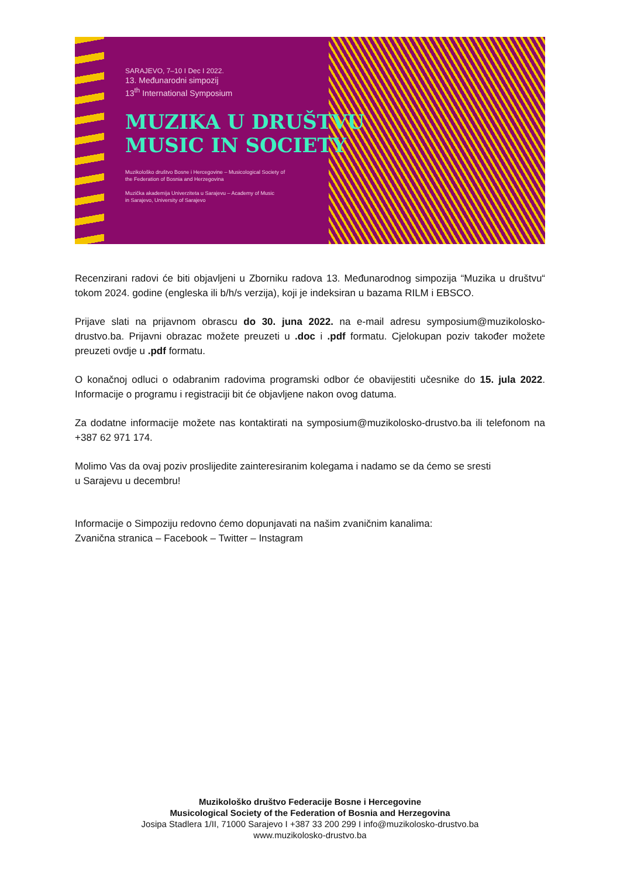SARAJEVO, 7–10 I Dec I 2022.
13. Međunarodni simpozij
13<sup>th</sup> International Symposium
MUZIKA U DRUŠTVU
MUSIC IN SOCIETY
Muzikološko društvo Bosne i Hercegovine – Musicological Society of
the Federation of Bosnia and Herzegovina
Muzička akademija Univerziteta u Sarajevu – Academy of Music
in Sarajevo, University of Sarajevo
Recenzirani radovi će biti objavljeni u Zborniku radova 13. Međunarodnog simpozija “Muzika u društvu“ tokom 2024. godine (engleska ili b/h/s verzija), koji je indeksiran u bazama RILM i EBSCO.
Prijave slati na prijavnom obrascu do 30. juna 2022. na e-mail adresu symposium@muzikolosko-drustvo.ba. Prijavni obrazac možete preuzeti u .doc i .pdf formatu. Cjelokupan poziv također možete preuzeti ovdje u .pdf formatu.
O konačnoj odluci o odabranim radovima programski odbor će obavijestiti učesnike do 15. jula 2022. Informacije o programu i registraciji bit će objavljene nakon ovog datuma.
Za dodatne informacije možete nas kontaktirati na symposium@muzikolosko-drustvo.ba ili telefonom na +387 62 971 174.
Molimo Vas da ovaj poziv proslijedite zainteresiranim kolegama i nadamo se da ćemo se sresti
u Sarajevu u decembru!
Informacije o Simpoziju redovno ćemo dopunjavati na našim zvaničnim kanalima:
Zvanična stranica – Facebook – Twitter – Instagram
Muzikološko društvo Federacije Bosne i Hercegovine
Musicological Society of the Federation of Bosnia and Herzegovina
Josipa Stadlera 1/II, 71000 Sarajevo I +387 33 200 299 I info@muzikolosko-drustvo.ba
www.muzikolosko-drustvo.ba